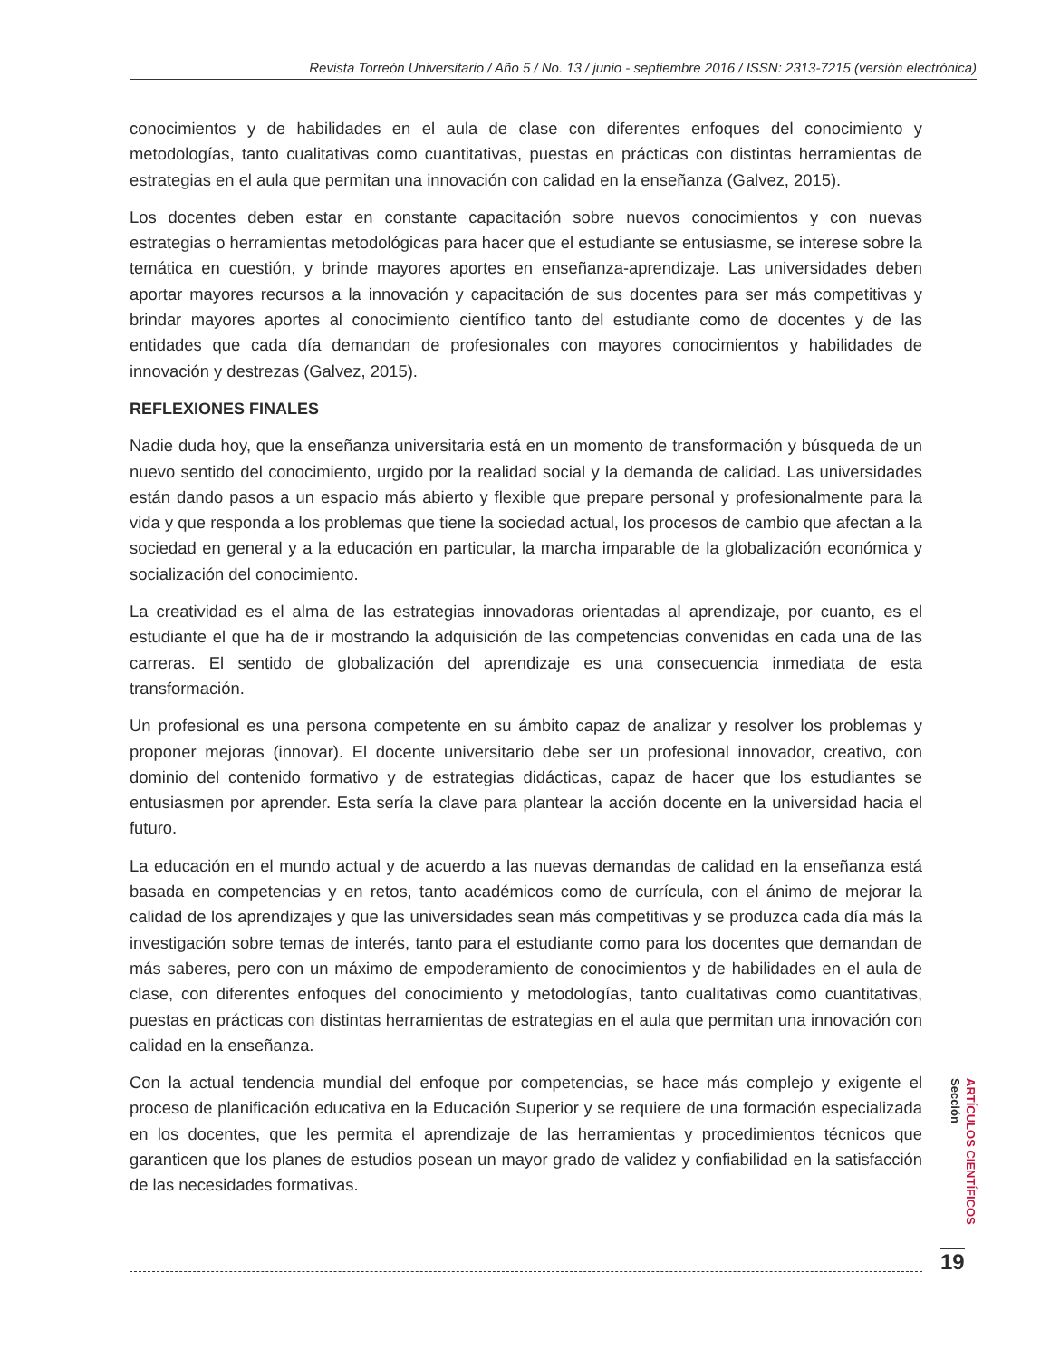Revista Torreón Universitario / Año 5 / No. 13 / junio - septiembre 2016 / ISSN: 2313-7215 (versión electrónica)
conocimientos y de habilidades en el aula de clase con diferentes enfoques del conocimiento y metodologías, tanto cualitativas como cuantitativas, puestas en prácticas con distintas herramientas de estrategias en el aula que permitan una innovación con calidad en la enseñanza (Galvez, 2015).
Los docentes deben estar en constante capacitación sobre nuevos conocimientos y con nuevas estrategias o herramientas metodológicas para hacer que el estudiante se entusiasme, se interese sobre la temática en cuestión, y brinde mayores aportes en enseñanza-aprendizaje. Las universidades deben aportar mayores recursos a la innovación y capacitación de sus docentes para ser más competitivas y brindar mayores aportes al conocimiento científico tanto del estudiante como de docentes y de las entidades que cada día demandan de profesionales con mayores conocimientos y habilidades de innovación y destrezas (Galvez, 2015).
REFLEXIONES FINALES
Nadie duda hoy, que la enseñanza universitaria está en un momento de transformación y búsqueda de un nuevo sentido del conocimiento, urgido por la realidad social y la demanda de calidad. Las universidades están dando pasos a un espacio más abierto y flexible que prepare personal y profesionalmente para la vida y que responda a los problemas que tiene la sociedad actual, los procesos de cambio que afectan a la sociedad en general y a la educación en particular, la marcha imparable de la globalización económica y socialización del conocimiento.
La creatividad es el alma de las estrategias innovadoras orientadas al aprendizaje, por cuanto, es el estudiante el que ha de ir mostrando la adquisición de las competencias convenidas en cada una de las carreras. El sentido de globalización del aprendizaje es una consecuencia inmediata de esta transformación.
Un profesional es una persona competente en su ámbito capaz de analizar y resolver los problemas y proponer mejoras (innovar). El docente universitario debe ser un profesional innovador, creativo, con dominio del contenido formativo y de estrategias didácticas, capaz de hacer que los estudiantes se entusiasmen por aprender. Esta sería la clave para plantear la acción docente en la universidad hacia el futuro.
La educación en el mundo actual y de acuerdo a las nuevas demandas de calidad en la enseñanza está basada en competencias y en retos, tanto académicos como de currícula, con el ánimo de mejorar la calidad de los aprendizajes y que las universidades sean más competitivas y se produzca cada día más la investigación sobre temas de interés, tanto para el estudiante como para los docentes que demandan de más saberes, pero con un máximo de empoderamiento de conocimientos y de habilidades en el aula de clase, con diferentes enfoques del conocimiento y metodologías, tanto cualitativas como cuantitativas, puestas en prácticas con distintas herramientas de estrategias en el aula que permitan una innovación con calidad en la enseñanza.
Con la actual tendencia mundial del enfoque por competencias, se hace más complejo y exigente el proceso de planificación educativa en la Educación Superior y se requiere de una formación especializada en los docentes, que les permita el aprendizaje de las herramientas y procedimientos técnicos que garanticen que los planes de estudios posean un mayor grado de validez y confiabilidad en la satisfacción de las necesidades formativas.
ARTÍCULOS CIENTÍFICOS Sección
19